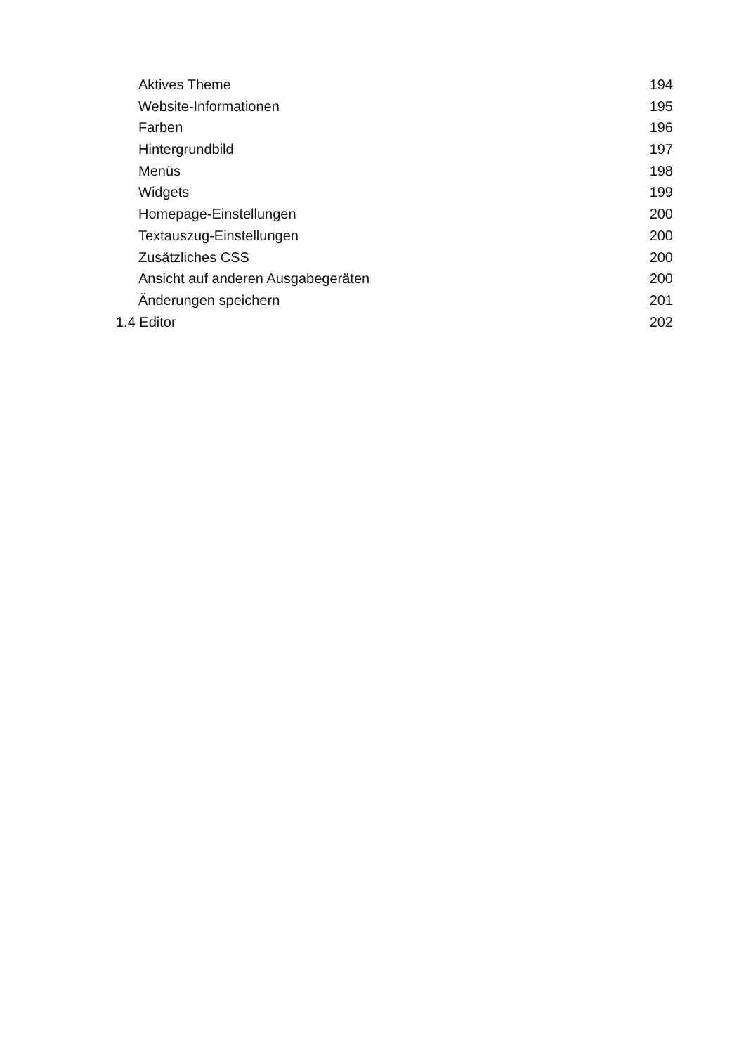Aktives Theme 194
Website-Informationen 195
Farben 196
Hintergrundbild 197
Menüs 198
Widgets 199
Homepage-Einstellungen 200
Textauszug-Einstellungen 200
Zusätzliches CSS 200
Ansicht auf anderen Ausgabegeräten 200
Änderungen speichern 201
1.4 Editor 202